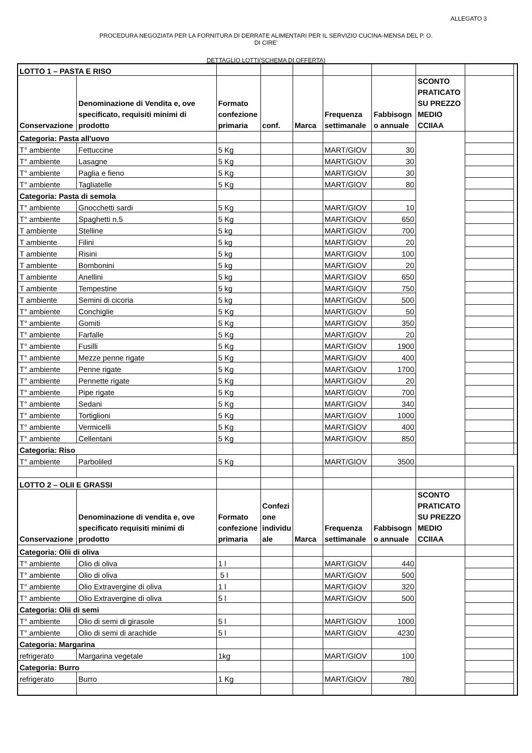ALLEGATO 3
PROCEDURA NEGOZIATA PER LA FORNITURA DI DERRATE ALIMENTARI PER IL SERVIZIO CUCINA-MENSA DEL P. O.
DI CIRE'
DETTAGLIO LOTTI(SCHEMA DI OFFERTA)
| LOTTO 1 – PASTA E RISO | | | | | | | | | |
| Conservazione | Denominazione di Vendita e, ove specificato, requisiti minimi di prodotto | Formato confezione primaria | conf. | Marca | Frequenza settimanale | Fabbisogn o annuale | SCONTO PRATICATO SU PREZZO MEDIO CCIIAA | | |
| Categoria: Pasta all'uovo | | | | | | | | | |
| T° ambiente | Fettuccine | 5 Kg | | | MART/GIOV | 30 | | | |
| T° ambiente | Lasagne | 5 Kg | | | MART/GIOV | 30 | | | |
| T° ambiente | Paglia e fieno | 5 Kg | | | MART/GIOV | 30 | | | |
| T° ambiente | Tagliatelle | 5 Kg | | | MART/GIOV | 80 | | | |
| Categoria: Pasta di semola | | | | | | | | | |
| T° ambiente | Gnocchetti sardi | 5 Kg | | | MART/GIOV | 10 | | | |
| T° ambiente | Spaghetti n.5 | 5 Kg | | | MART/GIOV | 650 | | | |
| T ambiente | Stelline | 5 kg | | | MART/GIOV | 700 | | | |
| T ambiente | Filini | 5 kg | | | MART/GIOV | 20 | | | |
| T ambiente | Risini | 5 kg | | | MART/GIOV | 100 | | | |
| T ambiente | Bombonini | 5 kg | | | MART/GIOV | 20 | | | |
| T ambiente | Anellini | 5 kg | | | MART/GIOV | 650 | | | |
| T ambiente | Tempestine | 5 kg | | | MART/GIOV | 750 | | | |
| T ambiente | Semini di cicoria | 5 kg | | | MART/GIOV | 500 | | | |
| T° ambiente | Conchiglie | 5 Kg | | | MART/GIOV | 50 | | | |
| T° ambiente | Gomiti | 5 Kg | | | MART/GIOV | 350 | | | |
| T° ambiente | Farfalle | 5 Kg | | | MART/GIOV | 20 | | | |
| T° ambiente | Fusilli | 5 Kg | | | MART/GIOV | 1900 | | | |
| T° ambiente | Mezze penne rigate | 5 Kg | | | MART/GIOV | 400 | | | |
| T° ambiente | Penne rigate | 5 Kg | | | MART/GIOV | 1700 | | | |
| T° ambiente | Pennette rigate | 5 Kg | | | MART/GIOV | 20 | | | |
| T° ambiente | Pipe rigate | 5 Kg | | | MART/GIOV | 700 | | | |
| T° ambiente | Sedani | 5 Kg | | | MART/GIOV | 340 | | | |
| T° ambiente | Tortiglioni | 5 Kg | | | MART/GIOV | 1000 | | | |
| T° ambiente | Vermicelli | 5 Kg | | | MART/GIOV | 400 | | | |
| T° ambiente | Cellentani | 5 Kg | | | MART/GIOV | 850 | | | |
| Categoria: Riso | | | | | | | | | |
| T° ambiente | Parboliled | 5 Kg | | | MART/GIOV | 3500 | | | |
| LOTTO 2 – OLII E GRASSI | | | | | | | | | |
| Conservazione | Denominazione di vendita e, ove specificato requisiti minimi di prodotto | Formato confezione primaria | Confezi one individu ale | Marca | Frequenza settimanale | Fabbisogn o annuale | SCONTO PRATICATO SU PREZZO MEDIO CCIIAA | | |
| Categoria: Olii di oliva | | | | | | | | | |
| T° ambiente | Olio di oliva | 1 l | | | MART/GIOV | 440 | | | |
| T° ambiente | Olio di oliva | 5 l | | | MART/GIOV | 500 | | | |
| T° ambiente | Olio Extravergine di oliva | 1 l | | | MART/GIOV | 320 | | | |
| T° ambiente | Olio Extravergine di oliva | 5 l | | | MART/GIOV | 500 | | | |
| Categoria: Olii di semi | | | | | | | | | |
| T° ambiente | Olio di semi di girasole | 5 l | | | MART/GIOV | 1000 | | | |
| T° ambiente | Olio di semi di arachide | 5 l | | | MART/GIOV | 4230 | | | |
| Categoria: Margarina | | | | | | | | | |
| refrigerato | Margarina vegetale | 1kg | | | MART/GIOV | 100 | | | |
| Categoria: Burro | | | | | | | | | |
| refrigerato | Burro | 1 Kg | | | MART/GIOV | 780 | | | |